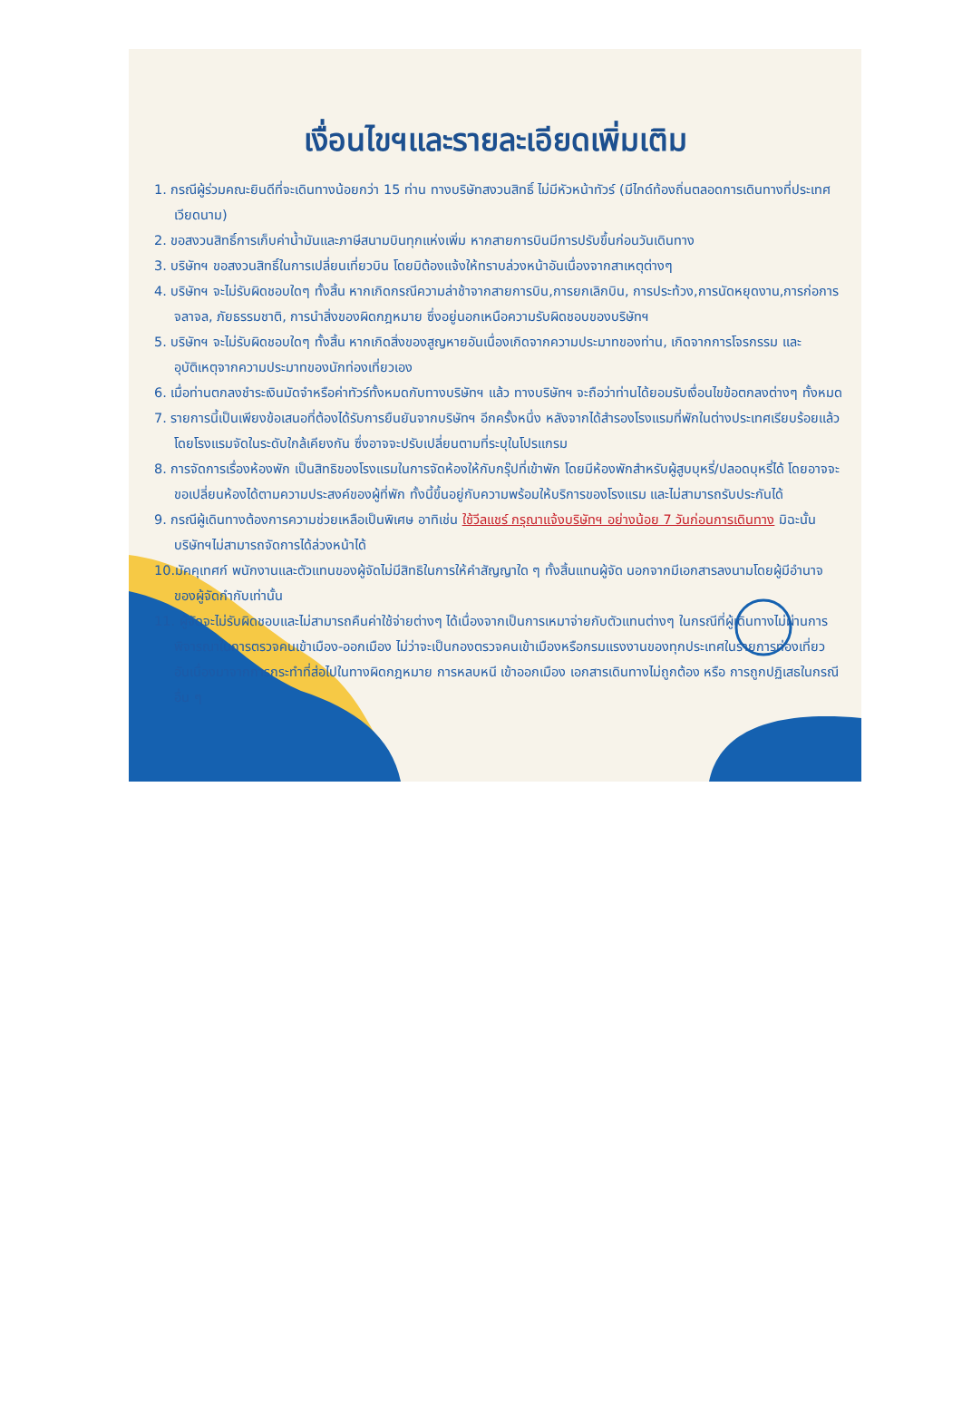เงื่อนไขฯและรายละเอียดเพิ่มเติม
1. กรณีผู้ร่วมคณะยินดีที่จะเดินทางน้อยกว่า 15 ท่าน ทางบริษัทสงวนสิทธิ์ ไม่มีหัวหน้าทัวร์ (มีไกด์ท้องถิ่นตลอดการเดินทางที่ประเทศเวียดนาม)
2. ขอสงวนสิทธิ์การเก็บค่าน้ำมันและภาษีสนามบินทุกแห่งเพิ่ม หากสายการบินมีการปรับขึ้นก่อนวันเดินทาง
3. บริษัทฯ ขอสงวนสิทธิ์ในการเปลี่ยนเที่ยวบิน โดยมิต้องแจ้งให้ทราบล่วงหน้าอันเนื่องจากสาเหตุต่างๆ
4. บริษัทฯ จะไม่รับผิดชอบใดๆ ทั้งสิ้น หากเกิดกรณีความล่าช้าจากสายการบิน,การยกเลิกบิน, การประท้วง,การนัดหยุดงาน,การก่อการจลาจล, ภัยธรรมชาติ, การนำสิ่งของผิดกฎหมาย ซึ่งอยู่นอกเหนือความรับผิดชอบของบริษัทฯ
5. บริษัทฯ จะไม่รับผิดชอบใดๆ ทั้งสิ้น หากเกิดสิ่งของสูญหายอันเนื่องเกิดจากความประมาทของท่าน, เกิดจากการโจรกรรม และ อุบัติเหตุจากความประมาทของนักท่องเที่ยวเอง
6. เมื่อท่านตกลงชำระเงินมัดจำหรือค่าทัวร์ทั้งหมดกับทางบริษัทฯ แล้ว ทางบริษัทฯ จะถือว่าท่านได้ยอมรับเงื่อนไขข้อตกลงต่างๆ ทั้งหมด
7. รายการนี้เป็นเพียงข้อเสนอที่ต้องได้รับการยืนยันจากบริษัทฯ อีกครั้งหนึ่ง หลังจากได้สำรองโรงแรมที่พักในต่างประเทศเรียบร้อยแล้ว โดยโรงแรมจัดในระดับใกล้เคียงกัน ซึ่งอาจจะปรับเปลี่ยนตามที่ระบุในโปรแกรม
8. การจัดการเรื่องห้องพัก เป็นสิทธิของโรงแรมในการจัดห้องให้กับกรุ๊ปที่เข้าพัก โดยมีห้องพักสำหรับผู้สูบบุหรี่/ปลอดบุหรี่ได้ โดยอาจจะขอเปลี่ยนห้องได้ตามความประสงค์ของผู้ที่พัก ทั้งนี้ขึ้นอยู่กับความพร้อมให้บริการของโรงแรม และไม่สามารถรับประกันได้
9. กรณีผู้เดินทางต้องการความช่วยเหลือเป็นพิเศษ อาทิเช่น ใช้วีลแชร์ กรุณาแจ้งบริษัทฯ อย่างน้อย 7 วันก่อนการเดินทาง มิฉะนั้นบริษัทฯไม่สามารถจัดการได้ล่วงหน้าได้
10.มัคคุเทศก์ พนักงานและตัวแทนของผู้จัดไม่มีสิทธิในการให้คำสัญญาใด ๆ ทั้งสิ้นแทนผู้จัด นอกจากมีเอกสารลงนามโดยผู้มีอำนาจของผู้จัดกำกับเท่านั้น
11. ผู้จัดจะไม่รับผิดชอบและไม่สามารถคืนค่าใช้จ่ายต่างๆ ได้เนื่องจากเป็นการเหมาจ่ายกับตัวแทนต่างๆ ในกรณีที่ผู้เดินทางไม่ผ่านการพิจารณาในการตรวจคนเข้าเมือง-ออกเมือง ไม่ว่าจะเป็นกองตรวจคนเข้าเมืองหรือกรมแรงงานของทุกประเทศในรายการท่องเที่ยว อันเนื่องมาจากการกระทำที่ส่อไปในทางผิดกฎหมาย การหลบหนี เข้าออกเมือง เอกสารเดินทางไม่ถูกต้อง หรือ การถูกปฏิเสธในกรณีอื่น ๆ